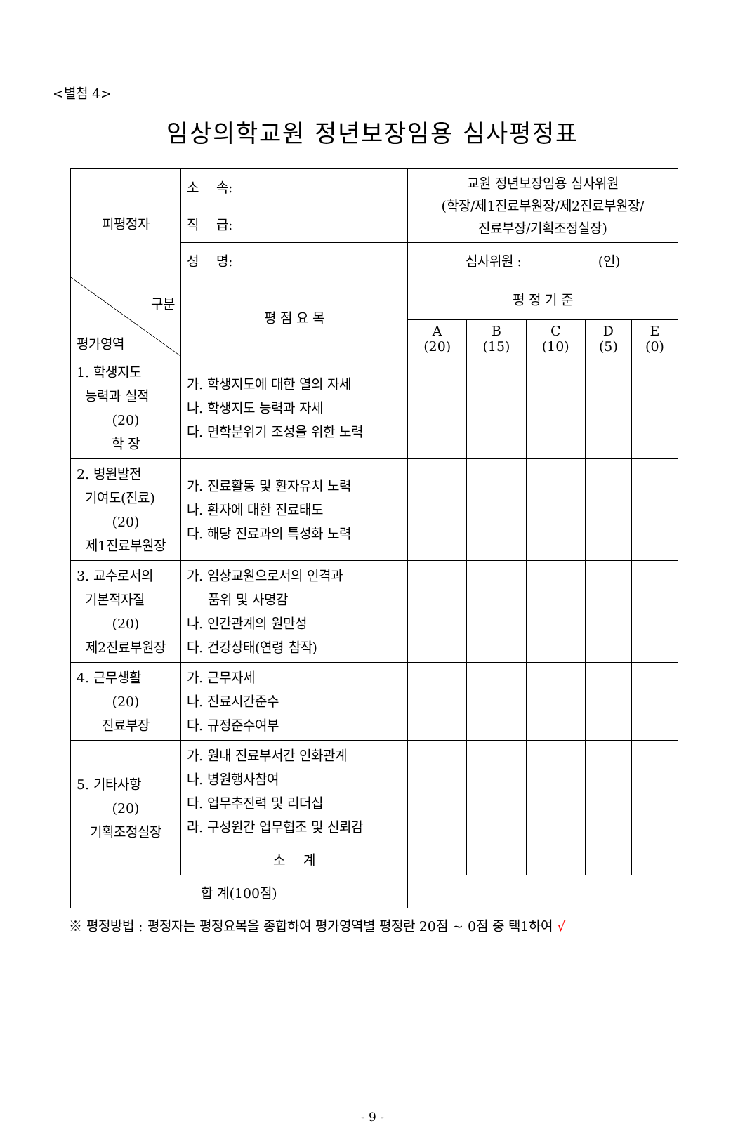<별첨 4>
임상의학교원 정년보장임용 심사평정표
| 피평정자 | 소 속: | 교원 정년보장임용 심사위원 (학장/제1진료부원장/제2진료부원장/ 진료부장/기획조정실장) | | | | |
| | 직 급: | | | | | |
| | 성 명: | 심사위원 : (인) | | | | |
| 구분 평가영역 | 평 점 요 목 | 평 정 기 준 | | | | |
| | | A (20) | B (15) | C (10) | D (5) | E (0) |
| 1. 학생지도 능력과 실적 (20) 학 장 | 가. 학생지도에 대한 열의 자세 나. 학생지도 능력과 자세 다. 면학분위기 조성을 위한 노력 | | | | | |
| 2. 병원발전 기여도(진료) (20) 제1진료부원장 | 가. 진료활동 및 환자유치 노력 나. 환자에 대한 진료태도 다. 해당 진료과의 특성화 노력 | | | | | |
| 3. 교수로서의 기본적자질 (20) 제2진료부원장 | 가. 임상교원으로서의 인격과 품위 및 사명감 나. 인간관계의 원만성 다. 건강상태(연령 참작) | | | | | |
| 4. 근무생활 (20) 진료부장 | 가. 근무자세 나. 진료시간준수 다. 규정준수여부 | | | | | |
| 5. 기타사항 (20) 기획조정실장 | 가. 원내 진료부서간 인화관계 나. 병원행사참여 다. 업무추진력 및 리더십 라. 구성원간 업무협조 및 신뢰감 | | | | | |
| | 소 계 | | | | | |
| 합 계(100점) | | | | | | |
※ 평정방법 : 평정자는 평정요목을 종합하여 평가영역별 평정란 20점 ~ 0점 중 택1하여 √
- 9 -